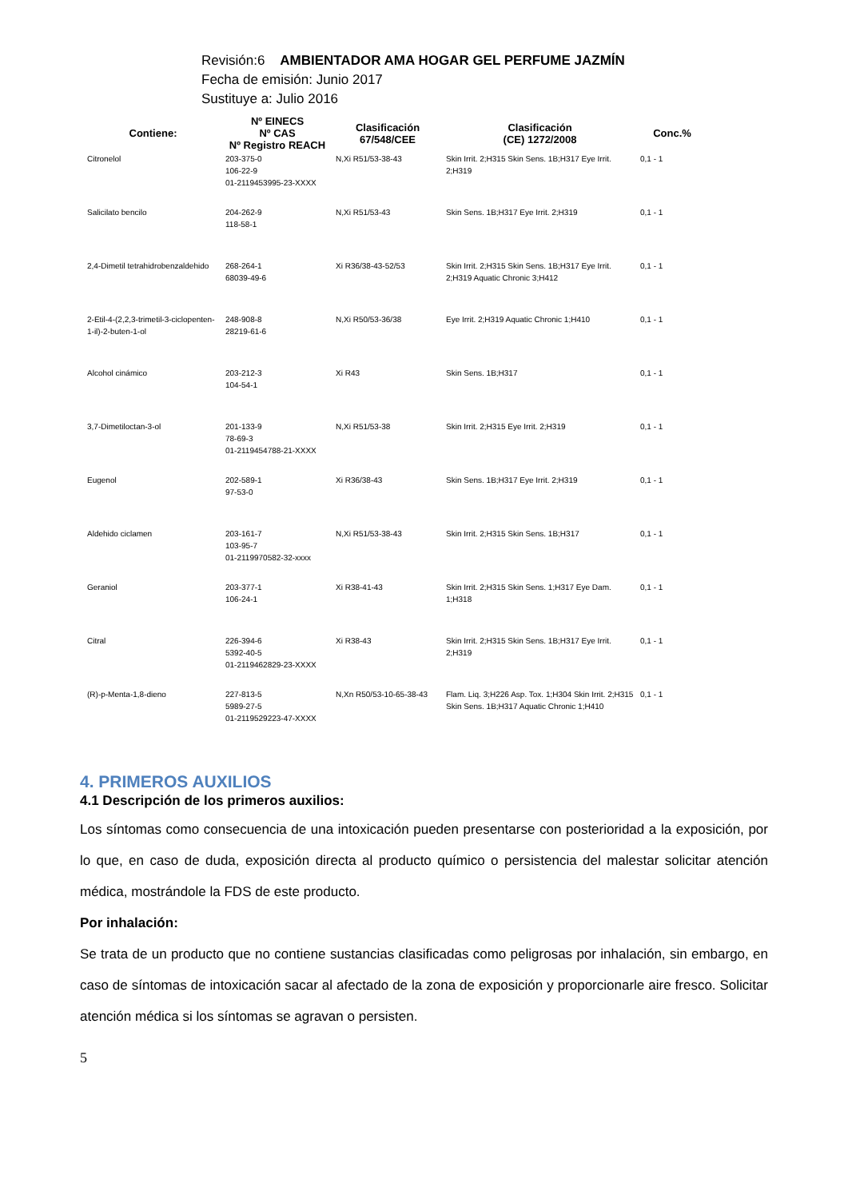Revisión:6 AMBIENTADOR AMA HOGAR GEL PERFUME JAZMÍN
Fecha de emisión: Junio 2017
Sustituye a: Julio 2016
| Contiene: | Nº EINECS Nº CAS Nº Registro REACH | Clasificación 67/548/CEE | Clasificación (CE) 1272/2008 | Conc.% |
| --- | --- | --- | --- | --- |
| Citronelol | 203-375-0 106-22-9 01-2119453995-23-XXXX | N,Xi R51/53-38-43 | Skin Irrit. 2;H315 Skin Sens. 1B;H317 Eye Irrit. 2;H319 | 0,1 - 1 |
| Salicilato bencilo | 204-262-9 118-58-1 | N,Xi R51/53-43 | Skin Sens. 1B;H317 Eye Irrit. 2;H319 | 0,1 - 1 |
| 2,4-Dimetil tetrahidrobenzaldehido | 268-264-1 68039-49-6 | Xi R36/38-43-52/53 | Skin Irrit. 2;H315 Skin Sens. 1B;H317 Eye Irrit. 2;H319 Aquatic Chronic 3;H412 | 0,1 - 1 |
| 2-Etil-4-(2,2,3-trimetil-3-ciclopenten-1-il)-2-buten-1-ol | 248-908-8 28219-61-6 | N,Xi R50/53-36/38 | Eye Irrit. 2;H319 Aquatic Chronic 1;H410 | 0,1 - 1 |
| Alcohol cinámico | 203-212-3 104-54-1 | Xi R43 | Skin Sens. 1B;H317 | 0,1 - 1 |
| 3,7-Dimetiloctan-3-ol | 201-133-9 78-69-3 01-2119454788-21-XXXX | N,Xi R51/53-38 | Skin Irrit. 2;H315 Eye Irrit. 2;H319 | 0,1 - 1 |
| Eugenol | 202-589-1 97-53-0 | Xi R36/38-43 | Skin Sens. 1B;H317 Eye Irrit. 2;H319 | 0,1 - 1 |
| Aldehido ciclamen | 203-161-7 103-95-7 01-2119970582-32-xxxx | N,Xi R51/53-38-43 | Skin Irrit. 2;H315 Skin Sens. 1B;H317 | 0,1 - 1 |
| Geraniol | 203-377-1 106-24-1 | Xi R38-41-43 | Skin Irrit. 2;H315 Skin Sens. 1;H317 Eye Dam. 1;H318 | 0,1 - 1 |
| Citral | 226-394-6 5392-40-5 01-2119462829-23-XXXX | Xi R38-43 | Skin Irrit. 2;H315 Skin Sens. 1B;H317 Eye Irrit. 2;H319 | 0,1 - 1 |
| (R)-p-Menta-1,8-dieno | 227-813-5 5989-27-5 01-2119529223-47-XXXX | N,Xn R50/53-10-65-38-43 | Flam. Liq. 3;H226 Asp. Tox. 1;H304 Skin Irrit. 2;H315 Skin Sens. 1B;H317 Aquatic Chronic 1;H410 | 0,1 - 1 |
4. PRIMEROS AUXILIOS
4.1 Descripción de los primeros auxilios:
Los síntomas como consecuencia de una intoxicación pueden presentarse con posterioridad a la exposición, por lo que, en caso de duda, exposición directa al producto químico o persistencia del malestar solicitar atención médica, mostrándole la FDS de este producto.
Por inhalación:
Se trata de un producto que no contiene sustancias clasificadas como peligrosas por inhalación, sin embargo, en caso de síntomas de intoxicación sacar al afectado de la zona de exposición y proporcionarle aire fresco. Solicitar atención médica si los síntomas se agravan o persisten.
5